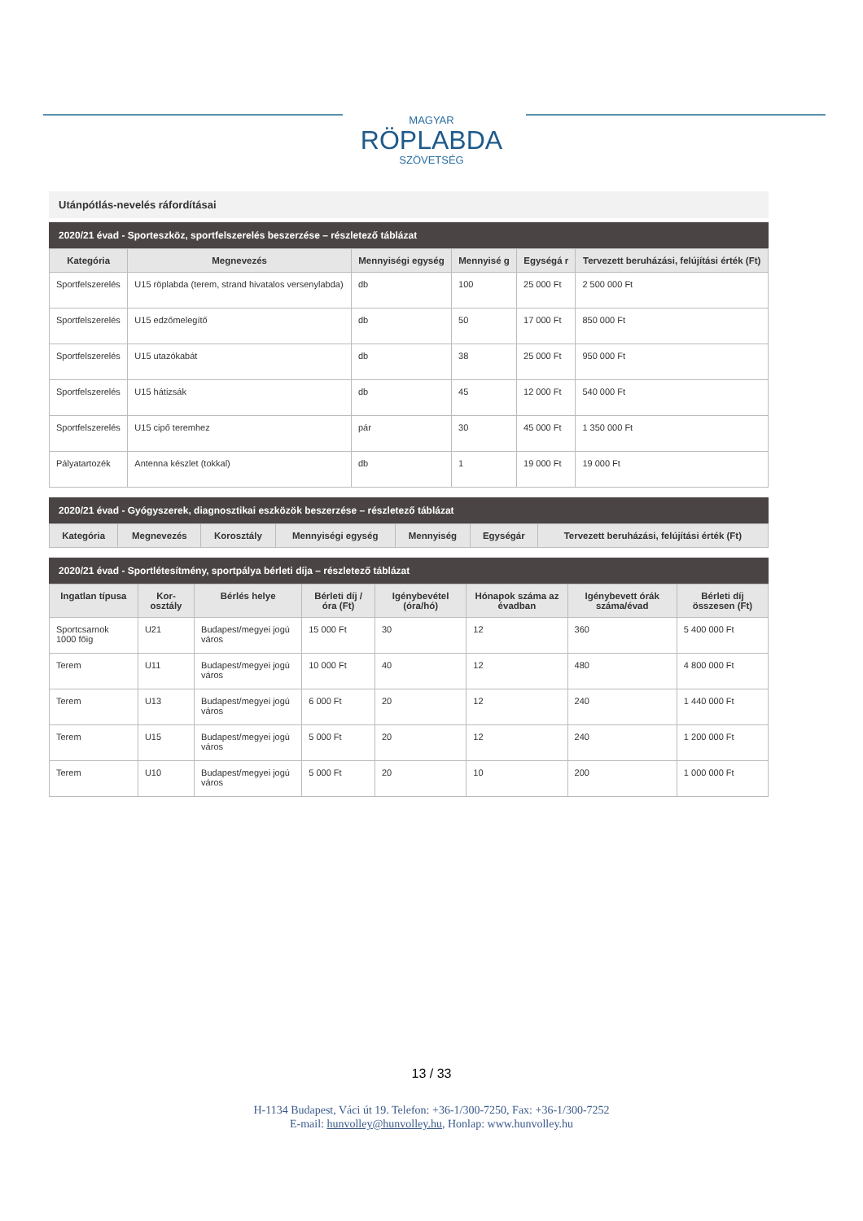MAGYAR
RÖPLABDA
SZÖVETSÉG
Utánpótlás-nevelés ráfordításai
2020/21 évad - Sporteszköz, sportfelszerelés beszerzése – részletező táblázat
| Kategória | Megnevezés | Mennyiségi egység | Mennyisé g | Egységá r | Tervezett beruházási, felújítási érték (Ft) |
| --- | --- | --- | --- | --- | --- |
| Sportfelszerelés | U15 röplabda (terem, strand hivatalos versenylabda) | db | 100 | 25 000 Ft | 2 500 000 Ft |
| Sportfelszerelés | U15 edzőmelegítő | db | 50 | 17 000 Ft | 850 000 Ft |
| Sportfelszerelés | U15 utazókabát | db | 38 | 25 000 Ft | 950 000 Ft |
| Sportfelszerelés | U15 hátizsák | db | 45 | 12 000 Ft | 540 000 Ft |
| Sportfelszerelés | U15 cipő teremhez | pár | 30 | 45 000 Ft | 1 350 000 Ft |
| Pályatartozék | Antenna készlet (tokkal) | db | 1 | 19 000 Ft | 19 000 Ft |
2020/21 évad - Gyógyszerek, diagnosztikai eszközök beszerzése – részletező táblázat
| Kategória | Megnevezés | Korosztály | Mennyiségi egység | Mennyiség | Egységár | Tervezett beruházási, felújítási érték (Ft) |
| --- | --- | --- | --- | --- | --- | --- |
2020/21 évad - Sportlétesítmény, sportpálya bérleti díja – részletező táblázat
| Ingatlan típusa | Kor-osztály | Bérlés helye | Bérleti díj / óra (Ft) | Igénybevétel (óra/hó) | Hónapok száma az évadban | Igénybevett órák száma/évad | Bérleti díj összesen (Ft) |
| --- | --- | --- | --- | --- | --- | --- | --- |
| Sportcsarnok 1000 főig | U21 | Budapest/megyei jogú város | 15 000 Ft | 30 | 12 | 360 | 5 400 000 Ft |
| Terem | U11 | Budapest/megyei jogú város | 10 000 Ft | 40 | 12 | 480 | 4 800 000 Ft |
| Terem | U13 | Budapest/megyei jogú város | 6 000 Ft | 20 | 12 | 240 | 1 440 000 Ft |
| Terem | U15 | Budapest/megyei jogú város | 5 000 Ft | 20 | 12 | 240 | 1 200 000 Ft |
| Terem | U10 | Budapest/megyei jogú város | 5 000 Ft | 20 | 10 | 200 | 1 000 000 Ft |
13 / 33
H-1134 Budapest, Váci út 19. Telefon: +36-1/300-7250, Fax: +36-1/300-7252
E-mail: hunvolley@hunvolley.hu, Honlap: www.hunvolley.hu